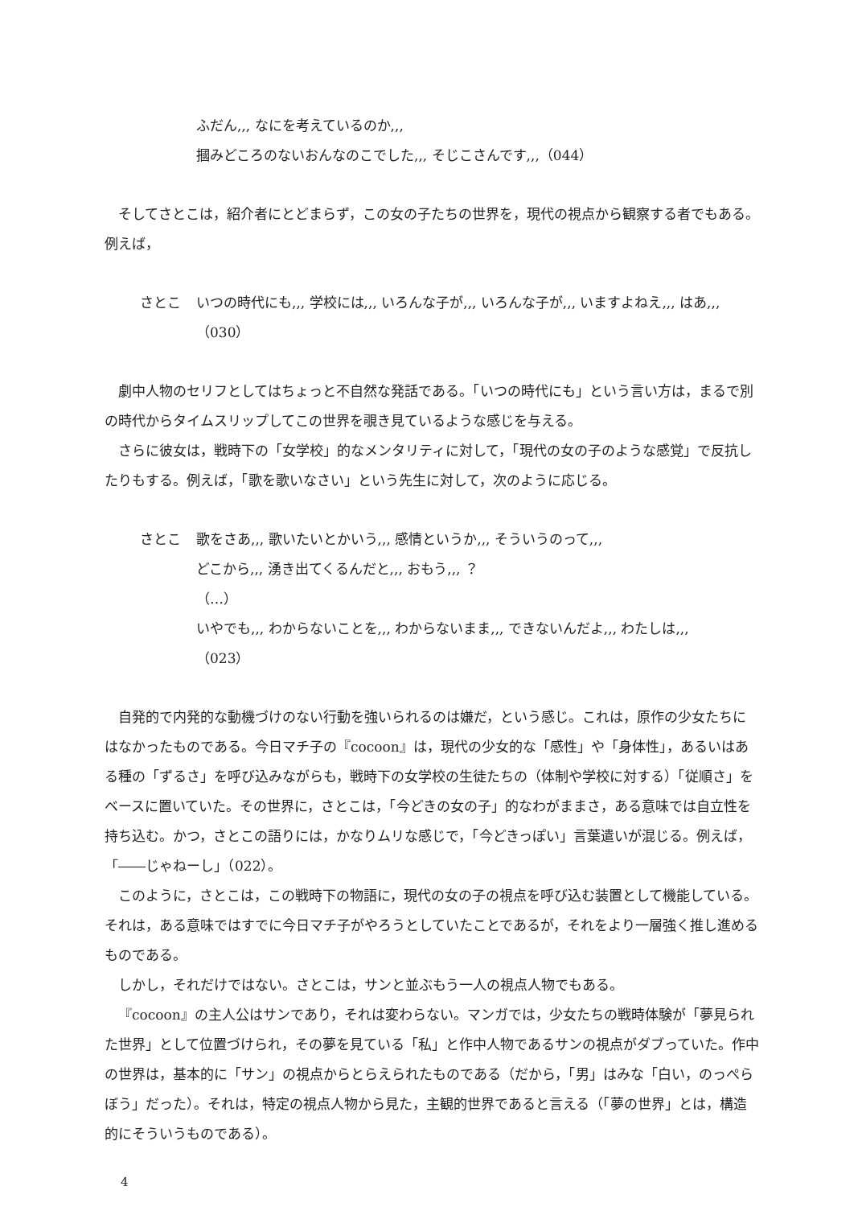ふだん,,, なにを考えているのか,,,
摑みどころのないおんなのこでした,,, そじこさんです,,,（044）
そしてさとこは，紹介者にとどまらず，この女の子たちの世界を，現代の視点から観察する者でもある。例えば，
さとこ いつの時代にも,,, 学校には,,, いろんな子が,,, いろんな子が,,, いますよねえ,,, はあ,,,（030）
劇中人物のセリフとしてはちょっと不自然な発話である。「いつの時代にも」という言い方は，まるで別の時代からタイムスリップしてこの世界を覗き見ているような感じを与える。
さらに彼女は，戦時下の「女学校」的なメンタリティに対して，「現代の女の子のような感覚」で反抗したりもする。例えば，「歌を歌いなさい」という先生に対して，次のように応じる。
さとこ 歌をさあ,,, 歌いたいとかいう,,, 感情というか,,, そういうのって,,,
どこから,,, 湧き出てくるんだと,,, おもう,,, ？
（…）
いやでも,,, わからないことを,,, わからないまま,,, できないんだよ,,, わたしは,,,
（023）
自発的で内発的な動機づけのない行動を強いられるのは嫌だ，という感じ。これは，原作の少女たちにはなかったものである。今日マチ子の『cocoon』は，現代の少女的な「感性」や「身体性」，あるいはある種の「ずるさ」を呼び込みながらも，戦時下の女学校の生徒たちの（体制や学校に対する）「従順さ」をベースに置いていた。その世界に，さとこは，「今どきの女の子」的なわがままさ，ある意味では自立性を持ち込む。かつ，さとこの語りには，かなりムリな感じで，「今どきっぽい」言葉遣いが混じる。例えば，「――じゃねーし」（022）。
このように，さとこは，この戦時下の物語に，現代の女の子の視点を呼び込む装置として機能している。それは，ある意味ではすでに今日マチ子がやろうとしていたことであるが，それをより一層強く推し進めるものである。
しかし，それだけではない。さとこは，サンと並ぶもう一人の視点人物でもある。
『cocoon』の主人公はサンであり，それは変わらない。マンガでは，少女たちの戦時体験が「夢見られた世界」として位置づけられ，その夢を見ている「私」と作中人物であるサンの視点がダブっていた。作中の世界は，基本的に「サン」の視点からとらえられたものである（だから，「男」はみな「白い，のっぺらぼう」だった）。それは，特定の視点人物から見た，主観的世界であると言える（「夢の世界」とは，構造的にそういうものである）。
4